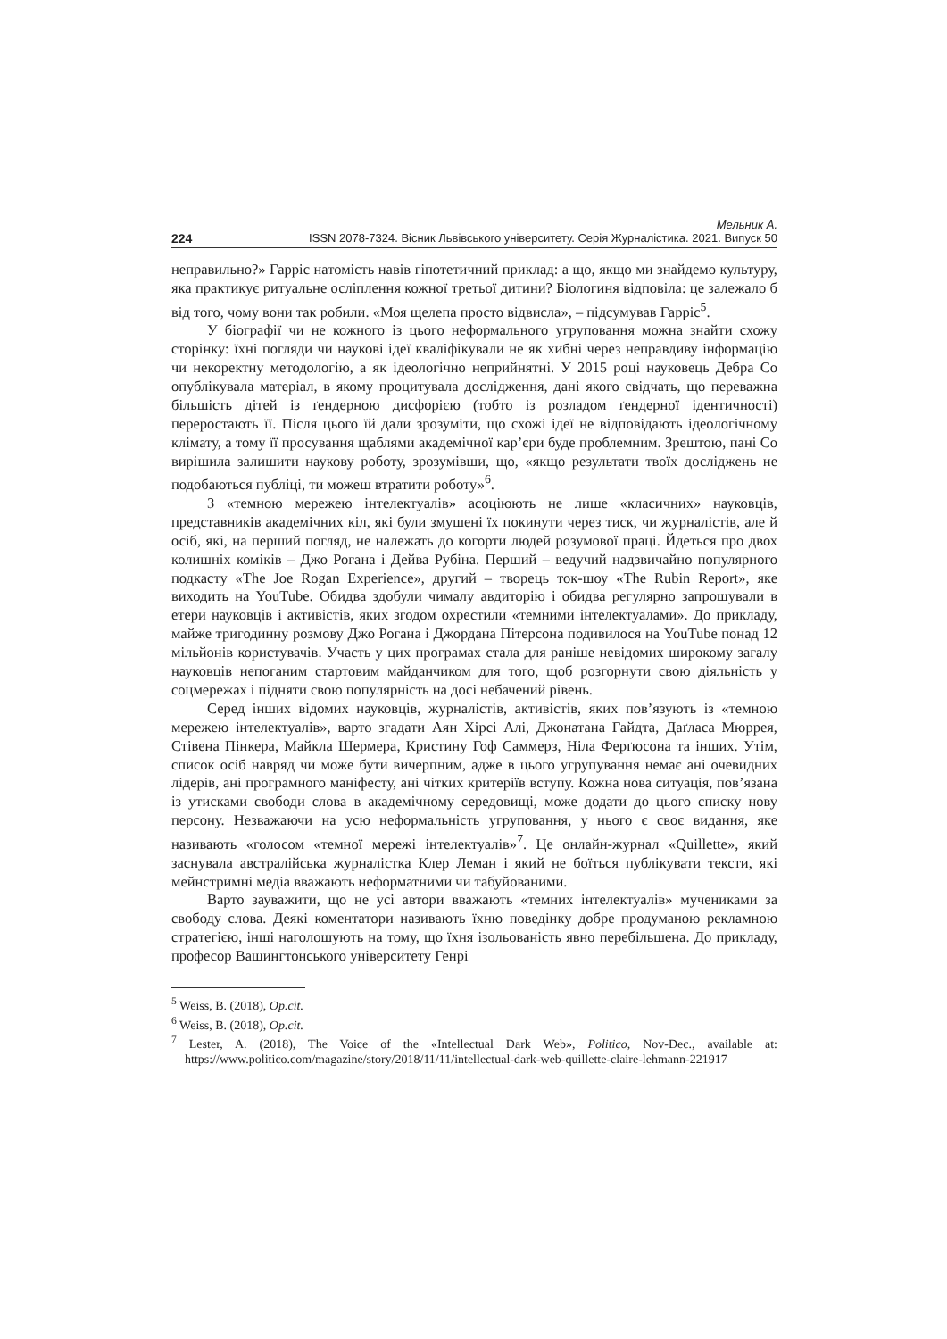Мельник А.
224 ISSN 2078-7324. Вісник Львівського університету. Серія Журналістика. 2021. Випуск 50
неправильно?» Гарріс натомість навів гіпотетичний приклад: а що, якщо ми знайдемо культуру, яка практикує ритуальне осліплення кожної третьої дитини? Біологиня відповіла: це залежало б від того, чому вони так робили. «Моя щелепа просто відвисла», – підсумував Гарріс<sup>5</sup>.
У біографії чи не кожного із цього неформального угруповання можна знайти схожу сторінку: їхні погляди чи наукові ідеї кваліфікували не як хибні через неправдиву інформацію чи некоректну методологію, а як ідеологічно неприйнятні. У 2015 році науковець Дебра Со опублікувала матеріал, в якому процитувала дослідження, дані якого свідчать, що переважна більшість дітей із ґендерною дисфорією (тобто із розладом ґендерної ідентичності) переростають її. Після цього їй дали зрозуміти, що схожі ідеї не відповідають ідеологічному клімату, а тому її просування щаблями академічної кар’єри буде проблемним. Зрештою, пані Со вирішила залишити наукову роботу, зрозумівши, що, «якщо результати твоїх досліджень не подобаються публіці, ти можеш втратити роботу»<sup>6</sup>.
З «темною мережею інтелектуалів» асоціюють не лише «класичних» науковців, представників академічних кіл, які були змушені їх покинути через тиск, чи журналістів, але й осіб, які, на перший погляд, не належать до когорти людей розумової праці. Йдеться про двох колишніх коміків – Джо Рогана і Дейва Рубіна. Перший – ведучий надзвичайно популярного подкасту «The Joe Rogan Experience», другий – творець ток-шоу «The Rubin Report», яке виходить на YouTube. Обидва здобули чималу авдиторію і обидва регулярно запрошували в етери науковців і активістів, яких згодом охрестили «темними інтелектуалами». До прикладу, майже тригодинну розмову Джо Рогана і Джордана Пітерсона подивилося на YouTube понад 12 мільйонів користувачів. Участь у цих програмах стала для раніше невідомих широкому загалу науковців непоганим стартовим майданчиком для того, щоб розгорнути свою діяльність у соцмережах і підняти свою популярність на досі небачений рівень.
Серед інших відомих науковців, журналістів, активістів, яких пов’язують із «темною мережею інтелектуалів», варто згадати Аян Хірсі Алі, Джонатана Гайдта, Даґласа Мюррея, Стівена Пінкера, Майкла Шермера, Кристину Гоф Саммерз, Ніла Ферґюсона та інших. Утім, список осіб навряд чи може бути вичерпним, адже в цього угрупування немає ані очевидних лідерів, ані програмного маніфесту, ані чітких критеріїв вступу. Кожна нова ситуація, пов’язана із утисками свободи слова в академічному середовищі, може додати до цього списку нову персону. Незважаючи на усю неформальність угруповання, у нього є своє видання, яке називають «голосом «темної мережі інтелектуалів»<sup>7</sup>. Це онлайн-журнал «Quillette», який заснувала австралійська журналістка Клер Леман і який не боїться публікувати тексти, які мейнстримні медіа вважають неформатними чи табуйованими.
Варто зауважити, що не усі автори вважають «темних інтелектуалів» мучениками за свободу слова. Деякі коментатори називають їхню поведінку добре продуманою рекламною стратегією, інші наголошують на тому, що їхня ізольованість явно перебільшена. До прикладу, професор Вашингтонського університету Генрі
<sup>5</sup> Weiss, B. (2018), Op.cit.
<sup>6</sup> Weiss, B. (2018), Op.cit.
<sup>7</sup> Lester, A. (2018), The Voice of the «Intellectual Dark Web», Politico, Nov-Dec., available at: https://www.politico.com/magazine/story/2018/11/11/intellectual-dark-web-quillette-claire-lehmann-221917